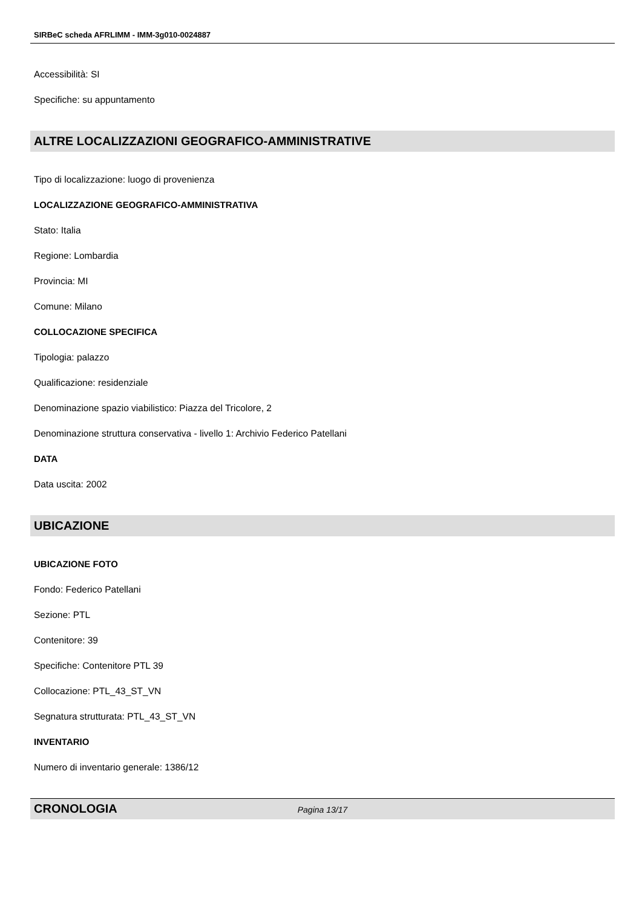SIRBeC scheda AFRLIMM - IMM-3g010-0024887
Accessibilità: SI
Specifiche: su appuntamento
ALTRE LOCALIZZAZIONI GEOGRAFICO-AMMINISTRATIVE
Tipo di localizzazione: luogo di provenienza
LOCALIZZAZIONE GEOGRAFICO-AMMINISTRATIVA
Stato: Italia
Regione: Lombardia
Provincia: MI
Comune: Milano
COLLOCAZIONE SPECIFICA
Tipologia: palazzo
Qualificazione: residenziale
Denominazione spazio viabilistico: Piazza del Tricolore, 2
Denominazione struttura conservativa - livello 1: Archivio Federico Patellani
DATA
Data uscita: 2002
UBICAZIONE
UBICAZIONE FOTO
Fondo: Federico Patellani
Sezione: PTL
Contenitore: 39
Specifiche: Contenitore PTL 39
Collocazione: PTL_43_ST_VN
Segnatura strutturata: PTL_43_ST_VN
INVENTARIO
Numero di inventario generale: 1386/12
CRONOLOGIA
Pagina 13/17